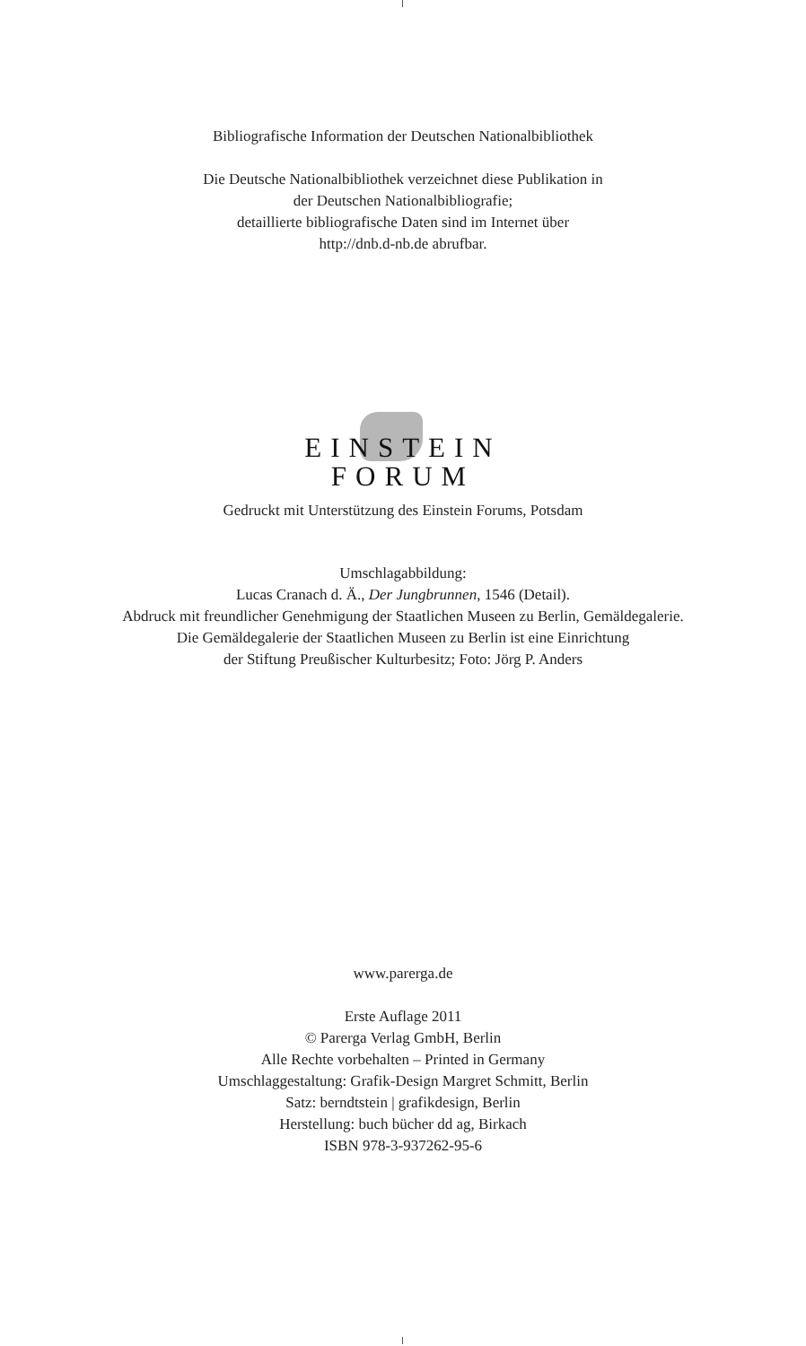Bibliografische Information der Deutschen Nationalbibliothek
Die Deutsche Nationalbibliothek verzeichnet diese Publikation in
der Deutschen Nationalbibliografie;
detaillierte bibliografische Daten sind im Internet über
http://dnb.d-nb.de abrufbar.
EINSTEIN
FORUM
Gedruckt mit Unterstützung des Einstein Forums, Potsdam
Umschlagabbildung:
Lucas Cranach d. Ä., Der Jungbrunnen, 1546 (Detail).
Abdruck mit freundlicher Genehmigung der Staatlichen Museen zu Berlin, Gemäldegalerie.
Die Gemäldegalerie der Staatlichen Museen zu Berlin ist eine Einrichtung
der Stiftung Preußischer Kulturbesitz; Foto: Jörg P. Anders
www.parerga.de
Erste Auflage 2011
© Parerga Verlag GmbH, Berlin
Alle Rechte vorbehalten – Printed in Germany
Umschlaggestaltung: Grafik-Design Margret Schmitt, Berlin
Satz: berndtstein | grafikdesign, Berlin
Herstellung: buch bücher dd ag, Birkach
ISBN 978-3-937262-95-6